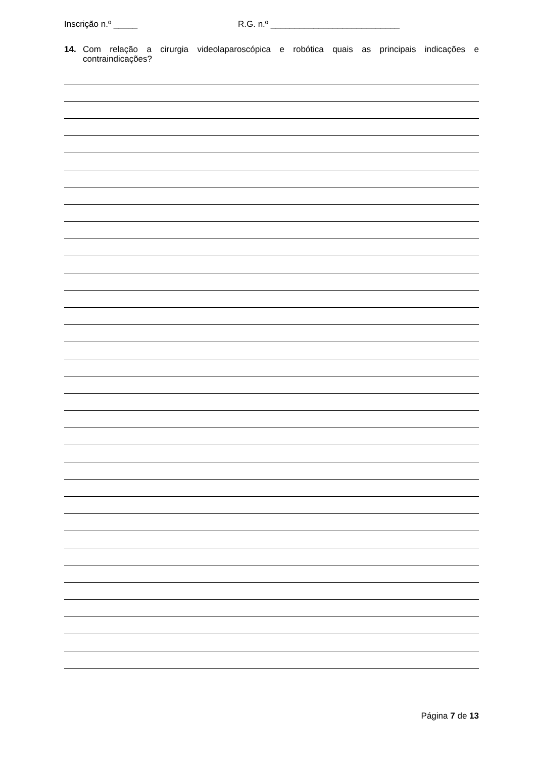Inscrição n.º _____ R.G. n.º ___________________________
14. Com relação a cirurgia videolaparoscópica e robótica quais as principais indicações e contraindicações?
Página 7 de 13